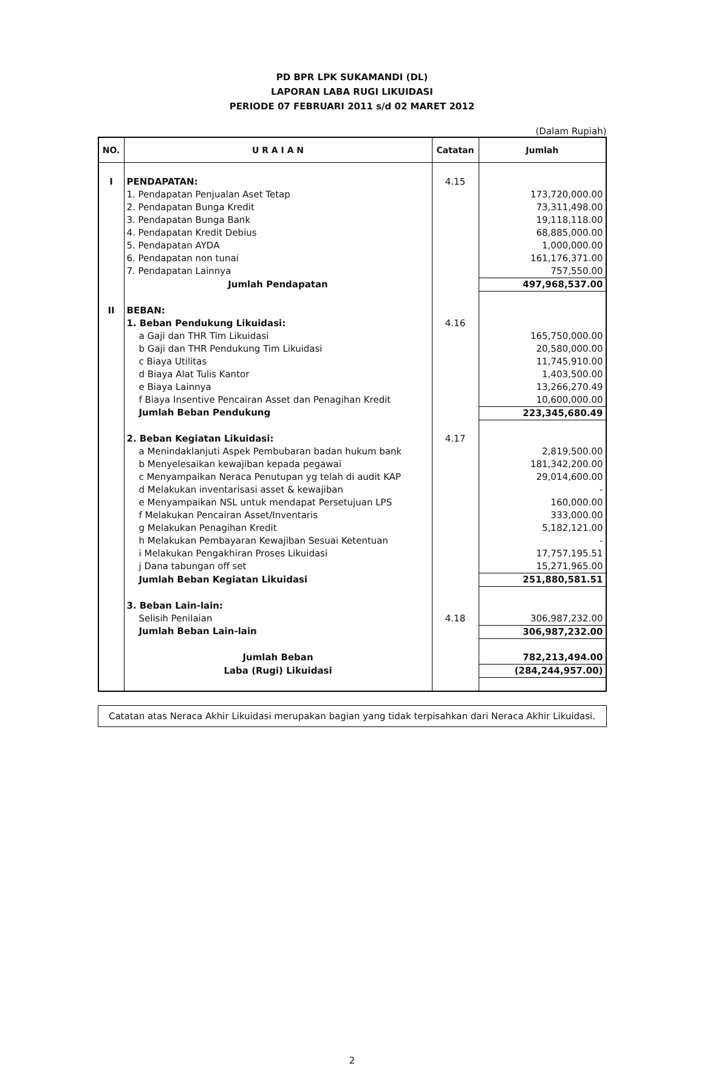PD BPR LPK SUKAMANDI (DL)
LAPORAN LABA RUGI LIKUIDASI
PERIODE 07 FEBRUARI 2011 s/d 02 MARET 2012
(Dalam Rupiah)
| NO. | U R A I A N | Catatan | Jumlah |
| --- | --- | --- | --- |
| I | PENDAPATAN: | 4.15 | |
| | 1. Pendapatan Penjualan Aset Tetap | | 173,720,000.00 |
| | 2. Pendapatan Bunga Kredit | | 73,311,498.00 |
| | 3. Pendapatan Bunga Bank | | 19,118,118.00 |
| | 4. Pendapatan Kredit Debius | | 68,885,000.00 |
| | 5. Pendapatan AYDA | | 1,000,000.00 |
| | 6. Pendapatan non tunai | | 161,176,371.00 |
| | 7. Pendapatan Lainnya | | 757,550.00 |
| | Jumlah Pendapatan | | 497,968,537.00 |
| II | BEBAN: | | |
| | 1. Beban Pendukung Likuidasi: | 4.16 | |
| | a Gaji dan THR Tim Likuidasi | | 165,750,000.00 |
| | b Gaji dan THR Pendukung Tim Likuidasi | | 20,580,000.00 |
| | c Biaya Utilitas | | 11,745,910.00 |
| | d Biaya Alat Tulis Kantor | | 1,403,500.00 |
| | e Biaya Lainnya | | 13,266,270.49 |
| | f Biaya Insentive Pencairan Asset dan Penagihan Kredit | | 10,600,000.00 |
| | Jumlah Beban Pendukung | | 223,345,680.49 |
| | 2. Beban Kegiatan Likuidasi: | 4.17 | |
| | a Menindaklanjuti Aspek Pembubaran badan hukum bank | | 2,819,500.00 |
| | b Menyelesaikan kewajiban kepada pegawai | | 181,342,200.00 |
| | c Menyampaikan Neraca Penutupan yg telah di audit KAP | | 29,014,600.00 |
| | d Melakukan inventarisasi asset & kewajiban | | - |
| | e Menyampaikan NSL untuk mendapat Persetujuan LPS | | 160,000.00 |
| | f Melakukan Pencairan Asset/Inventaris | | 333,000.00 |
| | g Melakukan Penagihan Kredit | | 5,182,121.00 |
| | h Melakukan Pembayaran Kewajiban Sesuai Ketentuan | | - |
| | i Melakukan Pengakhiran Proses Likuidasi | | 17,757,195.51 |
| | j Dana tabungan off set | | 15,271,965.00 |
| | Jumlah Beban Kegiatan Likuidasi | | 251,880,581.51 |
| | 3. Beban Lain-lain: | | |
| | Selisih Penilaian | 4.18 | 306,987,232.00 |
| | Jumlah Beban Lain-lain | | 306,987,232.00 |
| | Jumlah Beban | | 782,213,494.00 |
| | Laba (Rugi) Likuidasi | | (284,244,957.00) |
Catatan atas Neraca Akhir Likuidasi merupakan bagian yang tidak terpisahkan dari Neraca Akhir Likuidasi.
2